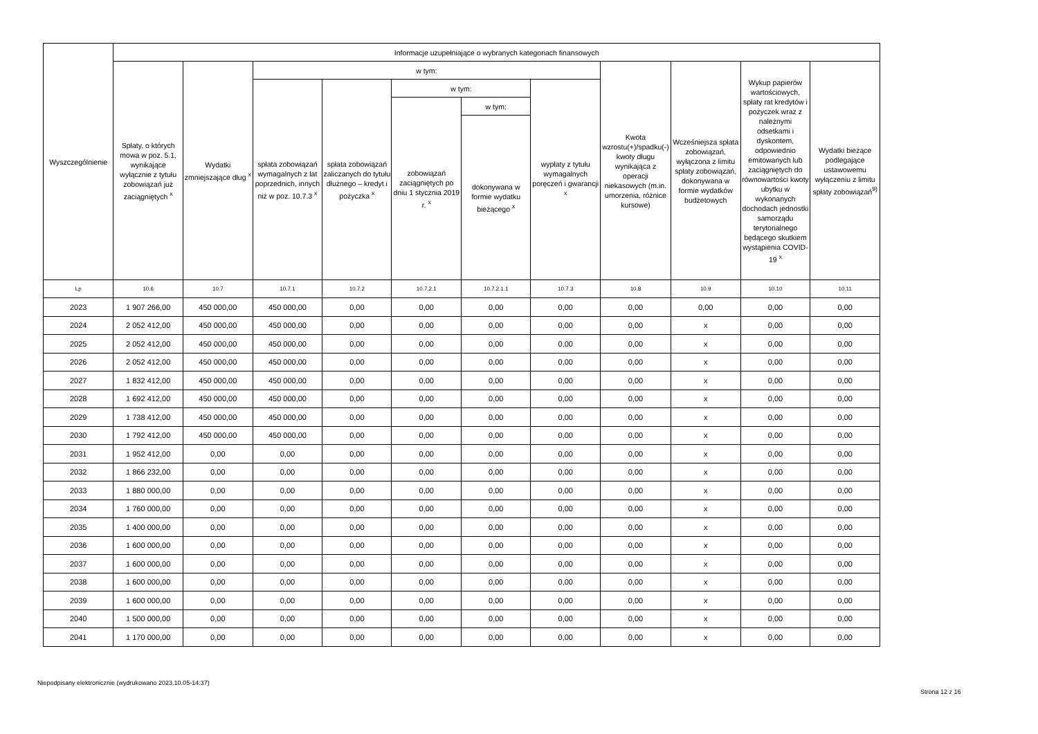| Wyszczególnienie | Informacje uzupełniające o wybranych kategoriach finansowych | | | | | | | | | | |
| --- | --- | --- | --- | --- | --- | --- | --- | --- | --- | --- | --- |
| | Spłaty, o których mowa w poz. 5.1, wynikające wyłącznie z tytułu zobowiązań już zaciągniętych <sup>x</sup> | Wydatki zmniejszające dług <sup>x</sup> | w tym: | | | | | Kwota wzrostu(+)/spadku(-) kwoty długu wynikająca z operacji niekasowych (m.in. umorzenia, różnice kursowe) | Wcześniejsza spłata zobowiązań, wyłączona z limitu spłaty zobowiązań, dokonywana w formie wydatków budżetowych | Wykup papierów wartościowych, spłaty rat kredytów i pożyczek wraz z należnymi odsetkami i dyskontem, odpowiednio emitowanych lub zaciągniętych do równowartości kwoty ubytku w wykonanych dochodach jednostki samorządu terytorialnego będącego skutkiem wystąpienia COVID-19 <sup>x</sup> | Wydatki bieżące podlegające ustawowemu wyłączeniu z limitu spłaty zobowiązań<sup>9)</sup> |
| | | | spłata zobowiązań wymagalnych z lat poprzednich, innych niż w poz. 10.7.3 <sup>x</sup> | spłata zobowiązań zaliczanych do tytułu dłużnego – kredyt i pożyczka <sup>x</sup> | w tym: | | wypłaty z tytułu wymagalnych poręczeń i gwarancji <sup>x</sup> | | | | |
| | | | | | zobowiązań zaciągniętych po dniu 1 stycznia 2019 r. <sup>x</sup> | w tym: | | | | | |
| | | | | | | dokonywana w formie wydatku bieżącego <sup>x</sup> | | | | | |
| Lp | 10.6 | 10.7 | 10.7.1 | 10.7.2 | 10.7.2.1 | 10.7.2.1.1 | 10.7.3 | 10.8 | 10.9 | 10.10 | 10.11 |
| 2023 | 1 907 266,00 | 450 000,00 | 450 000,00 | 0,00 | 0,00 | 0,00 | 0,00 | 0,00 | 0,00 | 0,00 | 0,00 |
| 2024 | 2 052 412,00 | 450 000,00 | 450 000,00 | 0,00 | 0,00 | 0,00 | 0,00 | 0,00 | x | 0,00 | 0,00 |
| 2025 | 2 052 412,00 | 450 000,00 | 450 000,00 | 0,00 | 0,00 | 0,00 | 0,00 | 0,00 | x | 0,00 | 0,00 |
| 2026 | 2 052 412,00 | 450 000,00 | 450 000,00 | 0,00 | 0,00 | 0,00 | 0,00 | 0,00 | x | 0,00 | 0,00 |
| 2027 | 1 832 412,00 | 450 000,00 | 450 000,00 | 0,00 | 0,00 | 0,00 | 0,00 | 0,00 | x | 0,00 | 0,00 |
| 2028 | 1 692 412,00 | 450 000,00 | 450 000,00 | 0,00 | 0,00 | 0,00 | 0,00 | 0,00 | x | 0,00 | 0,00 |
| 2029 | 1 738 412,00 | 450 000,00 | 450 000,00 | 0,00 | 0,00 | 0,00 | 0,00 | 0,00 | x | 0,00 | 0,00 |
| 2030 | 1 792 412,00 | 450 000,00 | 450 000,00 | 0,00 | 0,00 | 0,00 | 0,00 | 0,00 | x | 0,00 | 0,00 |
| 2031 | 1 952 412,00 | 0,00 | 0,00 | 0,00 | 0,00 | 0,00 | 0,00 | 0,00 | x | 0,00 | 0,00 |
| 2032 | 1 866 232,00 | 0,00 | 0,00 | 0,00 | 0,00 | 0,00 | 0,00 | 0,00 | x | 0,00 | 0,00 |
| 2033 | 1 880 000,00 | 0,00 | 0,00 | 0,00 | 0,00 | 0,00 | 0,00 | 0,00 | x | 0,00 | 0,00 |
| 2034 | 1 760 000,00 | 0,00 | 0,00 | 0,00 | 0,00 | 0,00 | 0,00 | 0,00 | x | 0,00 | 0,00 |
| 2035 | 1 400 000,00 | 0,00 | 0,00 | 0,00 | 0,00 | 0,00 | 0,00 | 0,00 | x | 0,00 | 0,00 |
| 2036 | 1 600 000,00 | 0,00 | 0,00 | 0,00 | 0,00 | 0,00 | 0,00 | 0,00 | x | 0,00 | 0,00 |
| 2037 | 1 600 000,00 | 0,00 | 0,00 | 0,00 | 0,00 | 0,00 | 0,00 | 0,00 | x | 0,00 | 0,00 |
| 2038 | 1 600 000,00 | 0,00 | 0,00 | 0,00 | 0,00 | 0,00 | 0,00 | 0,00 | x | 0,00 | 0,00 |
| 2039 | 1 600 000,00 | 0,00 | 0,00 | 0,00 | 0,00 | 0,00 | 0,00 | 0,00 | x | 0,00 | 0,00 |
| 2040 | 1 500 000,00 | 0,00 | 0,00 | 0,00 | 0,00 | 0,00 | 0,00 | 0,00 | x | 0,00 | 0,00 |
| 2041 | 1 170 000,00 | 0,00 | 0,00 | 0,00 | 0,00 | 0,00 | 0,00 | 0,00 | x | 0,00 | 0,00 |
Niepodpisany elektronicznie (wydrukowano 2023.10.05-14:37)
Strona 12 z 16